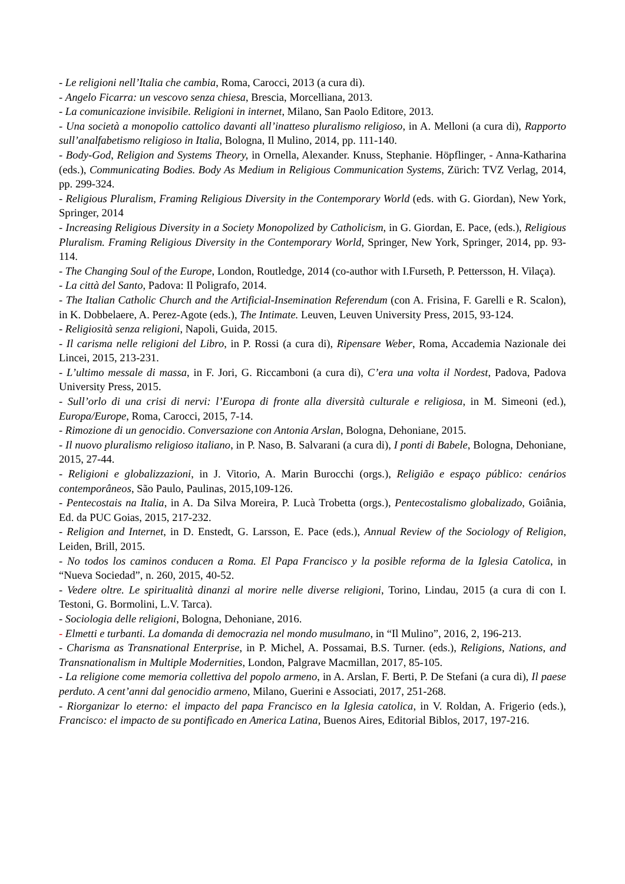- Le religioni nell’Italia che cambia, Roma, Carocci, 2013 (a cura di).
- Angelo Ficarra: un vescovo senza chiesa, Brescia, Morcelliana, 2013.
- La comunicazione invisibile. Religioni in internet, Milano, San Paolo Editore, 2013.
- Una società a monopolio cattolico davanti all’inatteso pluralismo religioso, in A. Melloni (a cura di), Rapporto sull’analfabetismo religioso in Italia, Bologna, Il Mulino, 2014, pp. 111-140.
- Body-God, Religion and Systems Theory, in Ornella, Alexander. Knuss, Stephanie. Höpflinger, - Anna-Katharina (eds.), Communicating Bodies. Body As Medium in Religious Communication Systems, Zürich: TVZ Verlag, 2014, pp. 299-324.
- Religious Pluralism, Framing Religious Diversity in the Contemporary World (eds. with G. Giordan), New York, Springer, 2014
- Increasing Religious Diversity in a Society Monopolized by Catholicism, in G. Giordan, E. Pace, (eds.), Religious Pluralism. Framing Religious Diversity in the Contemporary World, Springer, New York, Springer, 2014, pp. 93-114.
- The Changing Soul of the Europe, London, Routledge, 2014 (co-author with I.Furseth, P. Pettersson, H. Vilaça).
- La città del Santo, Padova: Il Poligrafo, 2014.
- The Italian Catholic Church and the Artificial-Insemination Referendum (con A. Frisina, F. Garelli e R. Scalon), in K. Dobbelaere, A. Perez-Agote (eds.), The Intimate. Leuven, Leuven University Press, 2015, 93-124.
- Religiosità senza religioni, Napoli, Guida, 2015.
- Il carisma nelle religioni del Libro, in P. Rossi (a cura di), Ripensare Weber, Roma, Accademia Nazionale dei Lincei, 2015, 213-231.
- L’ultimo messale di massa, in F. Jori, G. Riccamboni (a cura di), C’era una volta il Nordest, Padova, Padova University Press, 2015.
- Sull’orlo di una crisi di nervi: l’Europa di fronte alla diversità culturale e religiosa, in M. Simeoni (ed.), Europa/Europe, Roma, Carocci, 2015, 7-14.
- Rimozione di un genocidio. Conversazione con Antonia Arslan, Bologna, Dehoniane, 2015.
- Il nuovo pluralismo religioso italiano, in P. Naso, B. Salvarani (a cura di), I ponti di Babele, Bologna, Dehoniane, 2015, 27-44.
- Religioni e globalizzazioni, in J. Vitorio, A. Marin Burocchi (orgs.), Religião e espaço público: cenários contemporâneos, São Paulo, Paulinas, 2015,109-126.
- Pentecostais na Italia, in A. Da Silva Moreira, P. Lucà Trobetta (orgs.), Pentecostalismo globalizado, Goiânia, Ed. da PUC Goias, 2015, 217-232.
- Religion and Internet, in D. Enstedt, G. Larsson, E. Pace (eds.), Annual Review of the Sociology of Religion, Leiden, Brill, 2015.
- No todos los caminos conducen a Roma. El Papa Francisco y la posible reforma de la Iglesia Catolica, in “Nueva Sociedad”, n. 260, 2015, 40-52.
- Vedere oltre. Le spiritualità dinanzi al morire nelle diverse religioni, Torino, Lindau, 2015 (a cura di con I. Testoni, G. Bormolini, L.V. Tarca).
- Sociologia delle religioni, Bologna, Dehoniane, 2016.
- Elmetti e turbanti. La domanda di democrazia nel mondo musulmano, in “Il Mulino”, 2016, 2, 196-213.
- Charisma as Transnational Enterprise, in P. Michel, A. Possamai, B.S. Turner. (eds.), Religions, Nations, and Transnationalism in Multiple Modernities, London, Palgrave Macmillan, 2017, 85-105.
- La religione come memoria collettiva del popolo armeno, in A. Arslan, F. Berti, P. De Stefani (a cura di), Il paese perduto. A cent’anni dal genocidio armeno, Milano, Guerini e Associati, 2017, 251-268.
- Riorganizar lo eterno: el impacto del papa Francisco en la Iglesia catolica, in V. Roldan, A. Frigerio (eds.), Francisco: el impacto de su pontificado en America Latina, Buenos Aires, Editorial Biblos, 2017, 197-216.